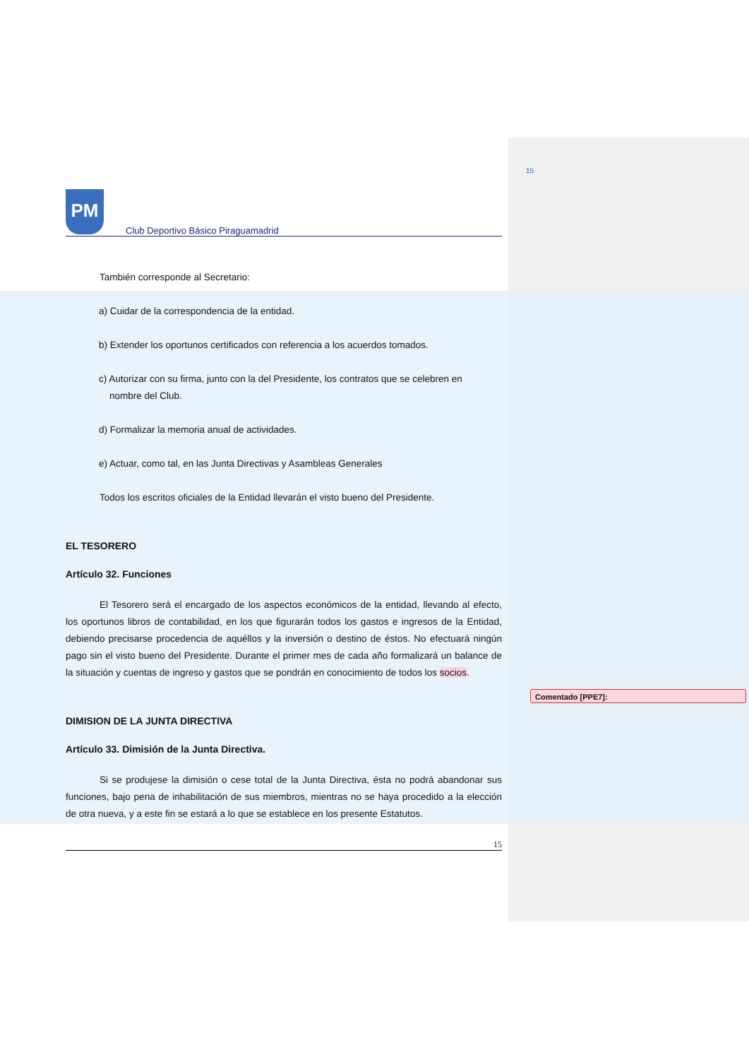15
Comentado [PPE7]:
PM
Club Deportivo Básico Piraguamadrid
También corresponde al Secretario:
a) Cuidar de la correspondencia de la entidad.
b) Extender los oportunos certificados con referencia a los acuerdos tomados.
c) Autorizar con su firma, junto con la del Presidente, los contratos que se celebren en
nombre del Club.
d) Formalizar la memoria anual de actividades.
e) Actuar, como tal, en las Junta Directivas y Asambleas Generales
Todos los escritos oficiales de la Entidad llevarán el visto bueno del Presidente.
EL TESORERO
Artículo 32. Funciones
El Tesorero será el encargado de los aspectos económicos de la entidad, llevando al efecto, los oportunos libros de contabilidad, en los que figurarán todos los gastos e ingresos de la Entidad, debiendo precisarse procedencia de aquéllos y la inversión o destino de éstos. No efectuará ningún pago sin el visto bueno del Presidente. Durante el primer mes de cada año formalizará un balance de la situación y cuentas de ingreso y gastos que se pondrán en conocimiento de todos los socios.
DIMISION DE LA JUNTA DIRECTIVA
Artículo 33. Dimisión de la Junta Directiva.
Si se produjese la dimisión o cese total de la Junta Directiva, ésta no podrá abandonar sus funciones, bajo pena de inhabilitación de sus miembros, mientras no se haya procedido a la elección de otra nueva, y a este fin se estará a lo que se establece en los presente Estatutos.
15